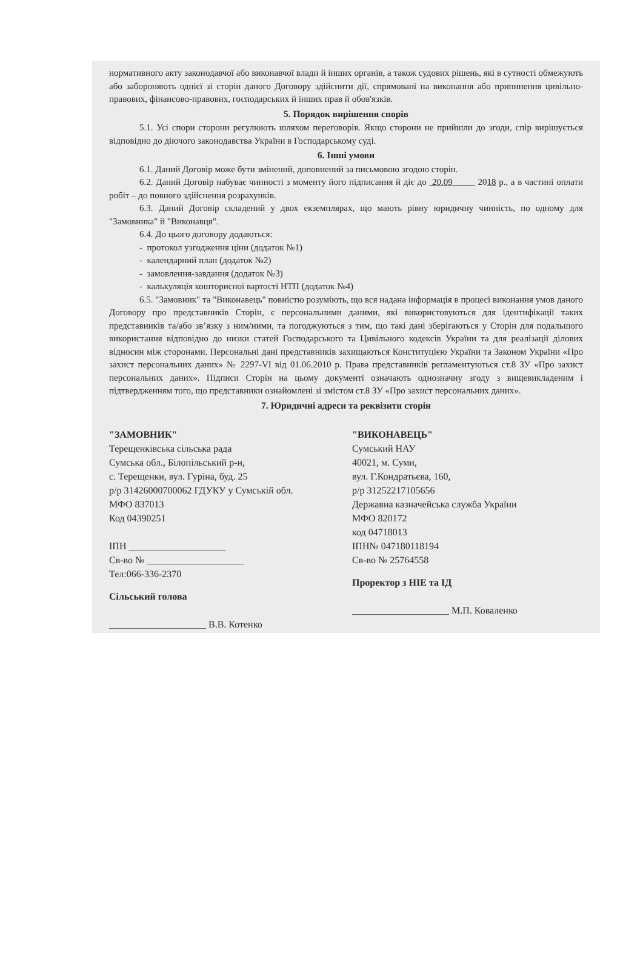нормативного акту законодавчої або виконавчої влади й інших органів, а також судових рішень, які в сутності обмежують або забороняють однієї зі сторін даного Договору здійснити дії, спрямовані на виконання або припинення цивільно-правових, фінансово-правових, господарських й інших прав й обов'язків.
5. Порядок вирішення спорів
5.1. Усі спори сторони регулюють шляхом переговорів. Якщо сторони не прийшли до згоди, спір вирішується відповідно до діючого законодавства України в Господарському суді.
6. Інші умови
6.1. Даний Договір може бути змінений, доповнений за письмовою згодою сторін.
6.2. Даний Договір набуває чинності з моменту його підписання й діє до 20.09 2018 р., а в частині оплати робіт – до повного здійснення розрахунків.
6.3. Даний Договір складений у двох екземплярах, що мають рівну юридичну чинність, по одному для "Замовника" й "Виконавця".
6.4. До цього договору додаються:
- протокол узгодження ціни (додаток №1)
- календарний план (додаток №2)
- замовлення-завдання (додаток №3)
- калькуляція кошторисної вартості НТП (додаток №4)
6.5. "Замовник" та "Виконавець" повністю розуміють, що вся надана інформація в процесі виконання умов даного Договору про представників Сторін, є персональними даними, які використовуються для ідентифікації таких представників та/або зв’язку з ним/ними, та погоджуються з тим, що такі дані зберігаються у Сторін для подальшого використання відповідно до низки статей Господарського та Цивільного кодексів України та для реалізації ділових відносин між сторонами. Персональні дані представників захищаються Конституцією України та Законом України «Про захист персональних даних» № 2297-VI від 01.06.2010 р. Права представників регламентуються ст.8 ЗУ «Про захист персональних даних». Підписи Сторін на цьому документі означають однозначну згоду з вищевикладеним і підтвердженням того, що представники ознайомлені зі змістом ст.8 ЗУ «Про захист персональних даних».
7. Юридичні адреси та реквізити сторін
"ЗАМОВНИК"
Терещенківська сільська рада
Сумська обл., Білопільський р-н,
с. Терещенки, вул. Гуріна, буд. 25
р/р 31426000700062 ГДУКУ у Сумській обл.
МФО 837013
Код 04390251
ІПН ____________________
Св-во № ____________________
Тел:066-336-2370
Сільський голова
____________________ В.В. Котенко
"ВИКОНАВЕЦЬ"
Сумський НАУ
40021, м. Суми,
вул. Г.Кондратьєва, 160,
р/р 31252217105656
Державна казначейська служба України
МФО 820172
код 04718013
ІПН№ 047180118194
Св-во № 25764558
Проректор з НІЕ та ІД
____________________ М.П. Коваленко